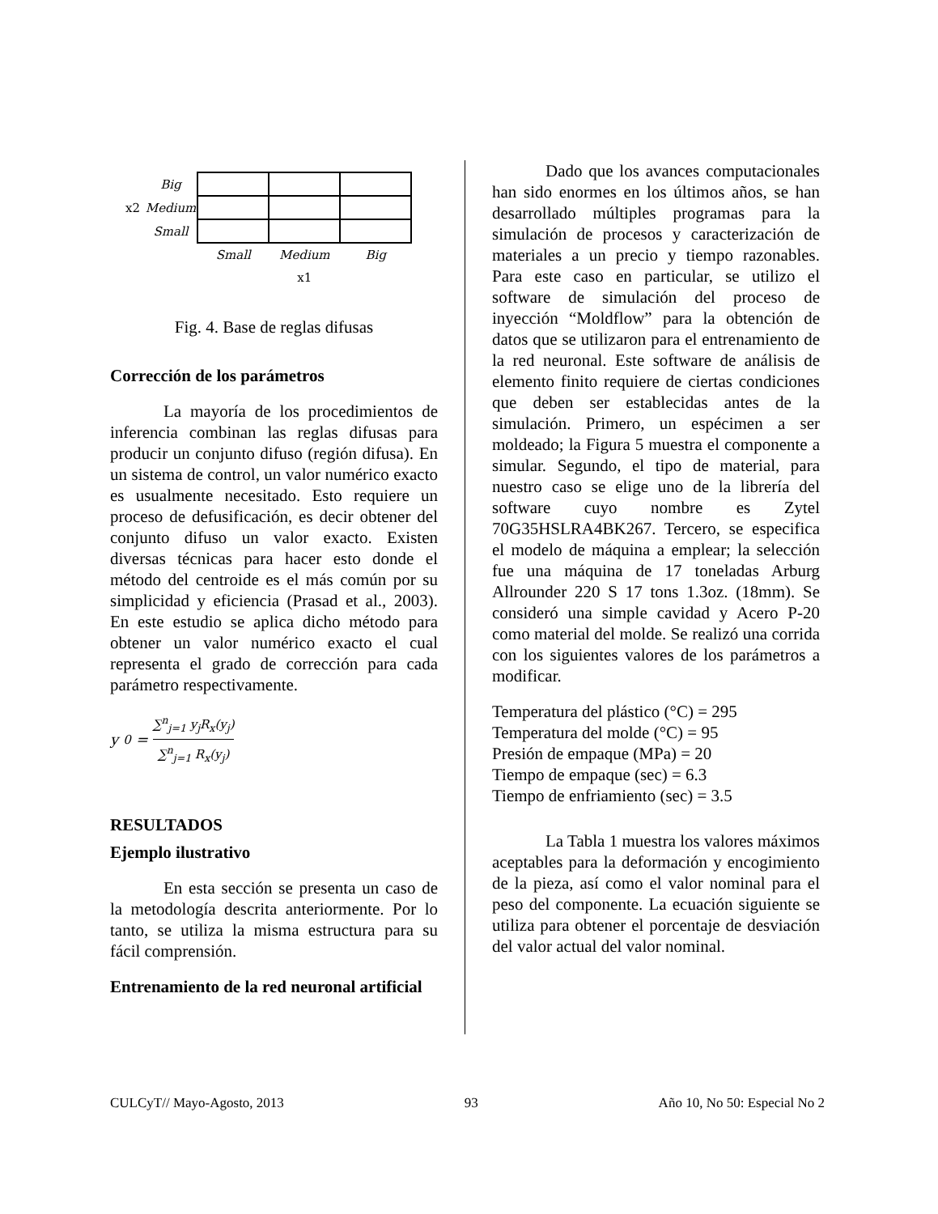| | Big | | | |
| x2 | Medium | | | |
| | Small | | | |
| | | Small | Medium | Big |
| | | | x1 | |
Fig. 4. Base de reglas difusas
Corrección de los parámetros
La mayoría de los procedimientos de inferencia combinan las reglas difusas para producir un conjunto difuso (región difusa). En un sistema de control, un valor numérico exacto es usualmente necesitado. Esto requiere un proceso de defusificación, es decir obtener del conjunto difuso un valor exacto. Existen diversas técnicas para hacer esto donde el método del centroide es el más común por su simplicidad y eficiencia (Prasad et al., 2003). En este estudio se aplica dicho método para obtener un valor numérico exacto el cual representa el grado de corrección para cada parámetro respectivamente.
y<sub>0</sub> = ∑<sup>n</sup><sub>j=1</sub> y<sub>j</sub>R<sub>x</sub>(y<sub>j</sub>) ∑<sup>n</sup><sub>j=1</sub> R<sub>x</sub>(y<sub>j</sub>)
RESULTADOS
Ejemplo ilustrativo
En esta sección se presenta un caso de la metodología descrita anteriormente. Por lo tanto, se utiliza la misma estructura para su fácil comprensión.
Entrenamiento de la red neuronal artificial
Dado que los avances computacionales han sido enormes en los últimos años, se han desarrollado múltiples programas para la simulación de procesos y caracterización de materiales a un precio y tiempo razonables. Para este caso en particular, se utilizo el software de simulación del proceso de inyección “Moldflow” para la obtención de datos que se utilizaron para el entrenamiento de la red neuronal. Este software de análisis de elemento finito requiere de ciertas condiciones que deben ser establecidas antes de la simulación. Primero, un espécimen a ser moldeado; la Figura 5 muestra el componente a simular. Segundo, el tipo de material, para nuestro caso se elige uno de la librería del software cuyo nombre es Zytel 70G35HSLRA4BK267. Tercero, se especifica el modelo de máquina a emplear; la selección fue una máquina de 17 toneladas Arburg Allrounder 220 S 17 tons 1.3oz. (18mm). Se consideró una simple cavidad y Acero P-20 como material del molde. Se realizó una corrida con los siguientes valores de los parámetros a modificar.
Temperatura del plástico (°C) = 295
Temperatura del molde (°C) = 95
Presión de empaque (MPa) = 20
Tiempo de empaque (sec) = 6.3
Tiempo de enfriamiento (sec) = 3.5
La Tabla 1 muestra los valores máximos aceptables para la deformación y encogimiento de la pieza, así como el valor nominal para el peso del componente. La ecuación siguiente se utiliza para obtener el porcentaje de desviación del valor actual del valor nominal.
CULCyT// Mayo-Agosto, 2013 93 Año 10, No 50: Especial No 2